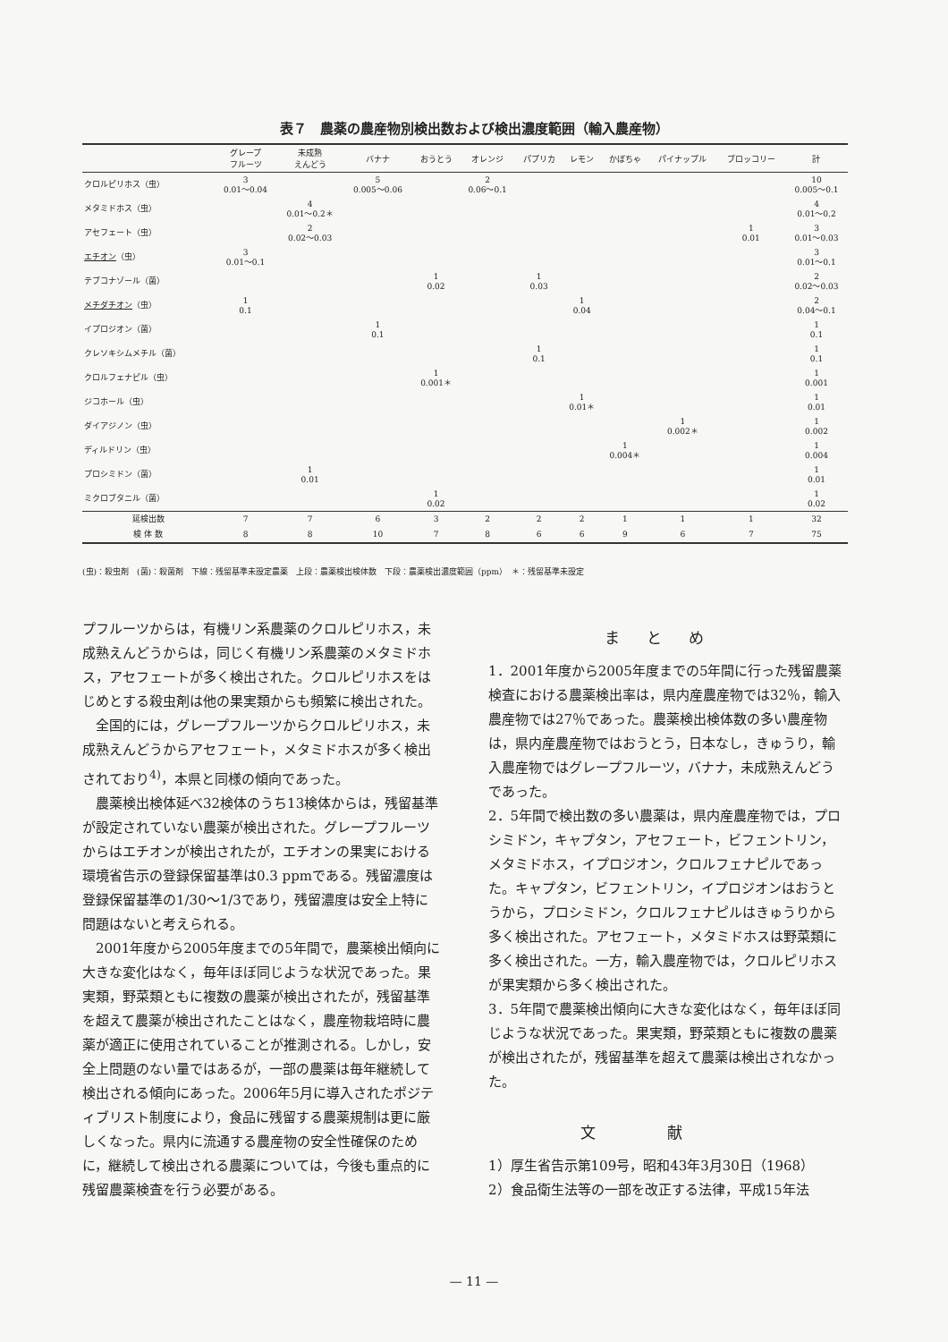表７　農薬の農産物別検出数および検出濃度範囲（輸入農産物）
| | グレープ フルーツ | 未成熟 えんどう | バナナ | おうとう | オレンジ | パプリカ | レモン | かぼちゃ | パイナップル | ブロッコリー | 計 |
| --- | --- | --- | --- | --- | --- | --- | --- | --- | --- | --- | --- |
| クロルピリホス（虫） | 3 0.01～0.04 | | 5 0.005～0.06 | | 2 0.06～0.1 | | | | | | 10 0.005～0.1 |
| メタミドホス（虫） | | 4 0.01～0.2＊ | | | | | | | | | 4 0.01～0.2 |
| アセフェート（虫） | | 2 0.02～0.03 | | | | | | | | 1 0.01 | 3 0.01～0.03 |
| エチオン （虫） | 3 0.01～0.1 | | | | | | | | | | 3 0.01～0.1 |
| テブコナゾール（菌） | | | | 1 0.02 | | 1 0.03 | | | | | 2 0.02～0.03 |
| メチダチオン （虫） | 1 0.1 | | | | | | 1 0.04 | | | | 2 0.04～0.1 |
| イプロジオン（菌） | | | 1 0.1 | | | | | | | | 1 0.1 |
| クレソキシムメチル（菌） | | | | | | 1 0.1 | | | | | 1 0.1 |
| クロルフェナピル（虫） | | | | 1 0.001＊ | | | | | | | 1 0.001 |
| ジコホール（虫） | | | | | | | 1 0.01＊ | | | | 1 0.01 |
| ダイアジノン（虫） | | | | | | | | | 1 0.002＊ | | 1 0.002 |
| ディルドリン（虫） | | | | | | | | 1 0.004＊ | | | 1 0.004 |
| プロシミドン（菌） | | 1 0.01 | | | | | | | | | 1 0.01 |
| ミクロブタニル（菌） | | | | 1 0.02 | | | | | | | 1 0.02 |
| 延検出数 | 7 | 7 | 6 | 3 | 2 | 2 | 2 | 1 | 1 | 1 | 32 |
| 検 体 数 | 8 | 8 | 10 | 7 | 8 | 6 | 6 | 9 | 6 | 7 | 75 |
(虫)：殺虫剤　(菌)：殺菌剤　下線：残留基準未設定農薬　上段：農薬検出検体数　下段：農薬検出濃度範囲（ppm）　＊：残留基準未設定
プフルーツからは，有機リン系農薬のクロルピリホス，未成熟えんどうからは，同じく有機リン系農薬のメタミドホス，アセフェートが多く検出された。クロルピリホスをはじめとする殺虫剤は他の果実類からも頻繁に検出された。
　全国的には，グレープフルーツからクロルピリホス，未成熟えんどうからアセフェート，メタミドホスが多く検出されており<sup>4)</sup>，本県と同様の傾向であった。
　農薬検出検体延べ32検体のうち13検体からは，残留基準が設定されていない農薬が検出された。グレープフルーツからはエチオンが検出されたが，エチオンの果実における環境省告示の登録保留基準は0.3 ppmである。残留濃度は登録保留基準の1/30～1/3であり，残留濃度は安全上特に問題はないと考えられる。
　2001年度から2005年度までの5年間で，農薬検出傾向に大きな変化はなく，毎年ほぼ同じような状況であった。果実類，野菜類ともに複数の農薬が検出されたが，残留基準を超えて農薬が検出されたことはなく，農産物栽培時に農薬が適正に使用されていることが推測される。しかし，安全上問題のない量ではあるが，一部の農薬は毎年継続して検出される傾向にあった。2006年5月に導入されたポジティブリスト制度により，食品に残留する農薬規制は更に厳しくなった。県内に流通する農産物の安全性確保のために，継続して検出される農薬については，今後も重点的に残留農薬検査を行う必要がある。
まとめ
1．2001年度から2005年度までの5年間に行った残留農薬検査における農薬検出率は，県内産農産物では32％，輸入農産物では27％であった。農薬検出検体数の多い農産物は，県内産農産物ではおうとう，日本なし，きゅうり，輸入農産物ではグレープフルーツ，バナナ，未成熟えんどうであった。
2．5年間で検出数の多い農薬は，県内産農産物では，プロシミドン，キャプタン，アセフェート，ビフェントリン，メタミドホス，イプロジオン，クロルフェナピルであった。キャプタン，ビフェントリン，イプロジオンはおうとうから，プロシミドン，クロルフェナピルはきゅうりから多く検出された。アセフェート，メタミドホスは野菜類に多く検出された。一方，輸入農産物では，クロルピリホスが果実類から多く検出された。
3．5年間で農薬検出傾向に大きな変化はなく，毎年ほぼ同じような状況であった。果実類，野菜類ともに複数の農薬が検出されたが，残留基準を超えて農薬は検出されなかった。
文献
1）厚生省告示第109号，昭和43年3月30日（1968）
2）食品衛生法等の一部を改正する法律，平成15年法
— 11 —